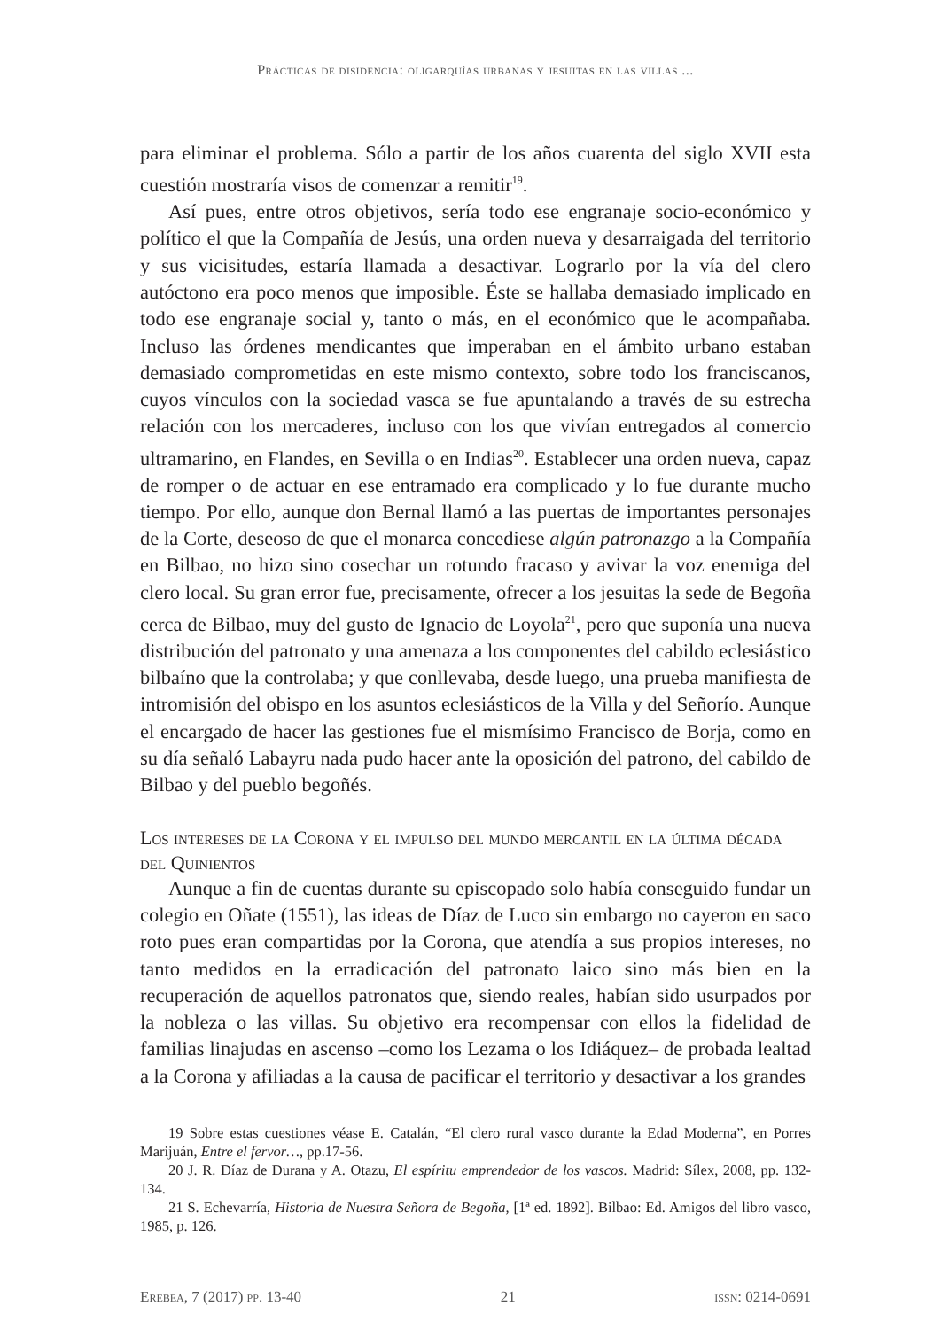Prácticas de disidencia: oligarquías urbanas y jesuitas en las villas ...
para eliminar el problema. Sólo a partir de los años cuarenta del siglo XVII esta cuestión mostraría visos de comenzar a remitir<sup>19</sup>.
Así pues, entre otros objetivos, sería todo ese engranaje socio-económico y político el que la Compañía de Jesús, una orden nueva y desarraigada del territorio y sus vicisitudes, estaría llamada a desactivar. Lograrlo por la vía del clero autóctono era poco menos que imposible. Éste se hallaba demasiado implicado en todo ese engranaje social y, tanto o más, en el económico que le acompañaba. Incluso las órdenes mendicantes que imperaban en el ámbito urbano estaban demasiado comprometidas en este mismo contexto, sobre todo los franciscanos, cuyos vínculos con la sociedad vasca se fue apuntalando a través de su estrecha relación con los mercaderes, incluso con los que vivían entregados al comercio ultramarino, en Flandes, en Sevilla o en Indias<sup>20</sup>. Establecer una orden nueva, capaz de romper o de actuar en ese entramado era complicado y lo fue durante mucho tiempo. Por ello, aunque don Bernal llamó a las puertas de importantes personajes de la Corte, deseoso de que el monarca concediese algún patronazgo a la Compañía en Bilbao, no hizo sino cosechar un rotundo fracaso y avivar la voz enemiga del clero local. Su gran error fue, precisamente, ofrecer a los jesuitas la sede de Begoña cerca de Bilbao, muy del gusto de Ignacio de Loyola<sup>21</sup>, pero que suponía una nueva distribución del patronato y una amenaza a los componentes del cabildo eclesiástico bilbaíno que la controlaba; y que conllevaba, desde luego, una prueba manifiesta de intromisión del obispo en los asuntos eclesiásticos de la Villa y del Señorío. Aunque el encargado de hacer las gestiones fue el mismísimo Francisco de Borja, como en su día señaló Labayru nada pudo hacer ante la oposición del patrono, del cabildo de Bilbao y del pueblo begoñés.
Los intereses de la Corona y el impulso del mundo mercantil en la última década del Quinientos
Aunque a fin de cuentas durante su episcopado solo había conseguido fundar un colegio en Oñate (1551), las ideas de Díaz de Luco sin embargo no cayeron en saco roto pues eran compartidas por la Corona, que atendía a sus propios intereses, no tanto medidos en la erradicación del patronato laico sino más bien en la recuperación de aquellos patronatos que, siendo reales, habían sido usurpados por la nobleza o las villas. Su objetivo era recompensar con ellos la fidelidad de familias linajudas en ascenso –como los Lezama o los Idiáquez– de probada lealtad a la Corona y afiliadas a la causa de pacificar el territorio y desactivar a los grandes
19 Sobre estas cuestiones véase E. Catalán, “El clero rural vasco durante la Edad Moderna”, en Porres Marijuán, Entre el fervor…, pp.17-56.
20 J. R. Díaz de Durana y A. Otazu, El espíritu emprendedor de los vascos. Madrid: Sílex, 2008, pp. 132-134.
21 S. Echevarría, Historia de Nuestra Señora de Begoña, [1ª ed. 1892]. Bilbao: Ed. Amigos del libro vasco, 1985, p. 126.
Erebea, 7 (2017) pp. 13-40 21 issn: 0214-0691